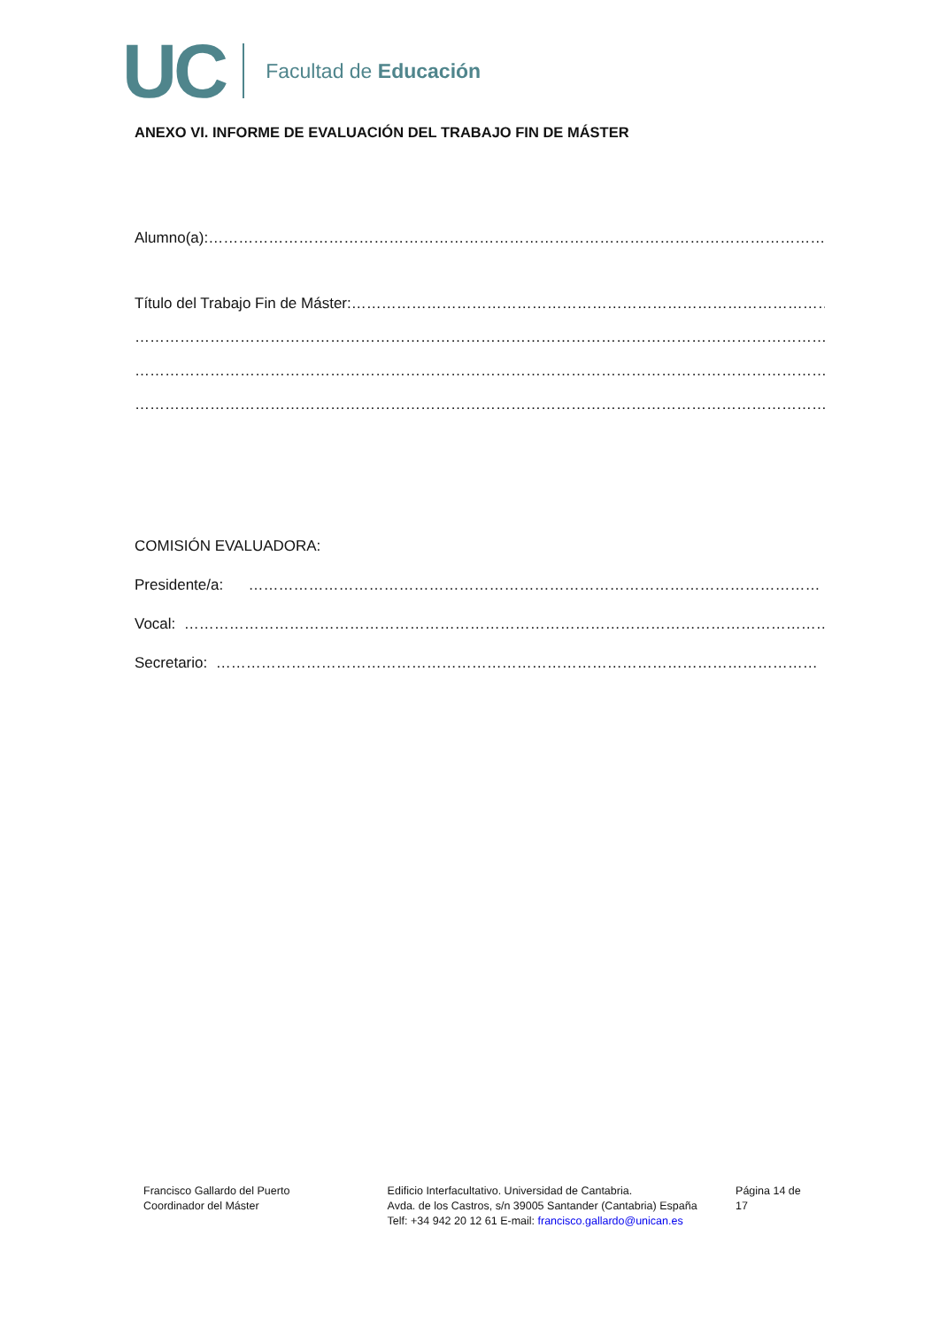UC Facultad de Educación
ANEXO VI. INFORME DE EVALUACIÓN DEL TRABAJO FIN DE MÁSTER
Alumno(a):……………………………………………………………………………………………………………….……
Título del Trabajo Fin de Máster:…………………………………………………………………………………………
……………………………………………………………………………………………………………………………………
……………………………………………………………………………………………………………………………………
……………………………………………………………………………………………………………………………………
COMISIÓN EVALUADORA:
Presidente/a: ……………………………………………………………………………………………………
Vocal: ……………………………………………………………………………………………………………………
Secretario: …………………………………………………………………………………………………………
Francisco Gallardo del Puerto
Coordinador del Máster
Edificio Interfacultativo. Universidad de Cantabria.
Avda. de los Castros, s/n 39005 Santander (Cantabria) España
Telf: +34 942 20 12 61 E-mail: francisco.gallardo@unican.es
Página 14 de 17